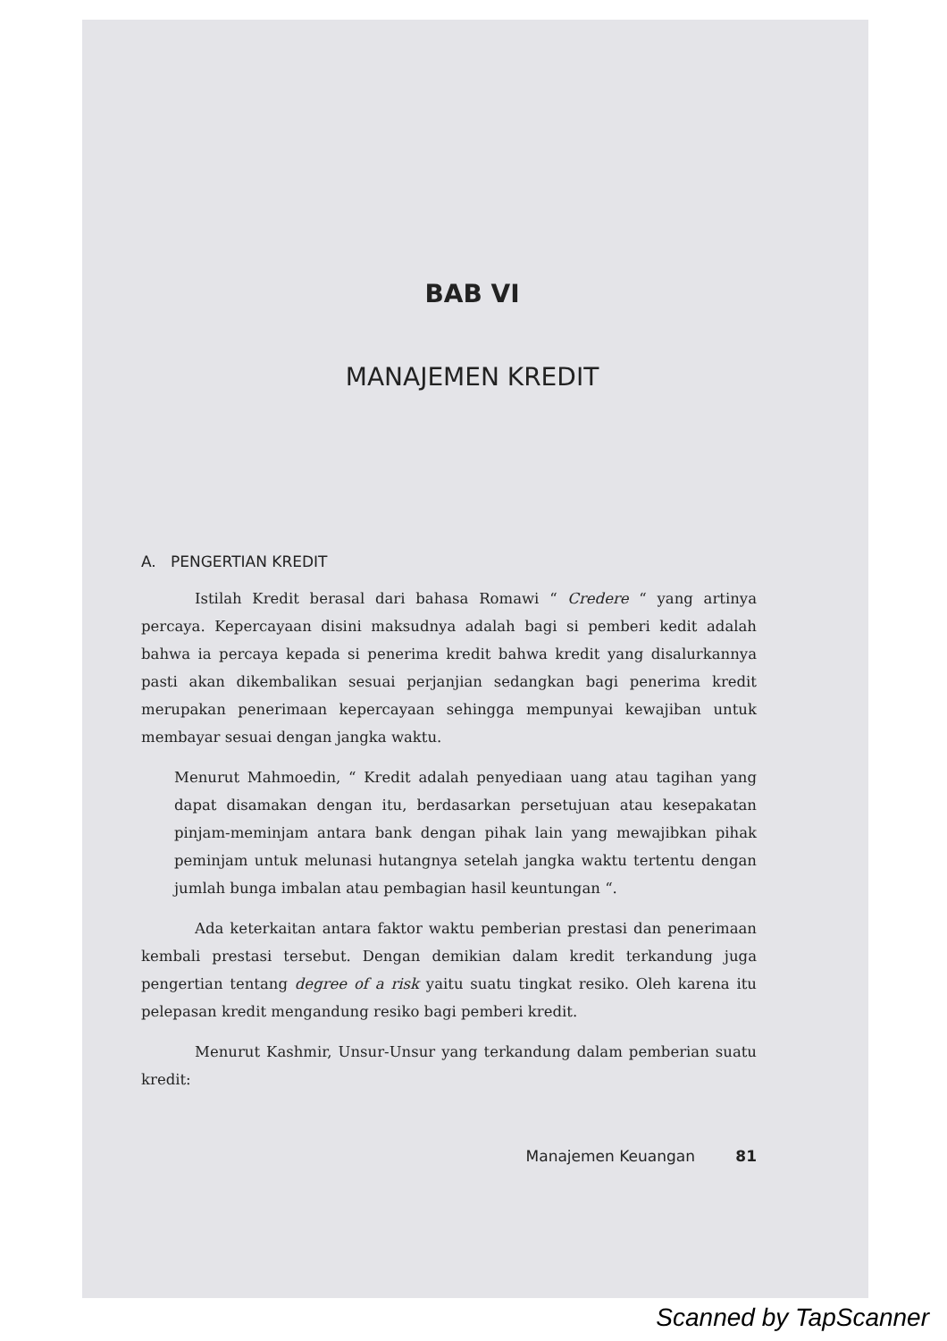BAB VI
MANAJEMEN KREDIT
A. PENGERTIAN KREDIT
Istilah Kredit berasal dari bahasa Romawi “ Credere “ yang artinya percaya. Kepercayaan disini maksudnya adalah bagi si pemberi kedit adalah bahwa ia percaya kepada si penerima kredit bahwa kredit yang disalurkannya pasti akan dikembalikan sesuai perjanjian sedangkan bagi penerima kredit merupakan penerimaan kepercayaan sehingga mempunyai kewajiban untuk membayar sesuai dengan jangka waktu.
Menurut Mahmoedin, “ Kredit adalah penyediaan uang atau tagihan yang dapat disamakan dengan itu, berdasarkan persetujuan atau kesepakatan pinjam-meminjam antara bank dengan pihak lain yang mewajibkan pihak peminjam untuk melunasi hutangnya setelah jangka waktu tertentu dengan jumlah bunga imbalan atau pembagian hasil keuntungan “.
Ada keterkaitan antara faktor waktu pemberian prestasi dan penerimaan kembali prestasi tersebut. Dengan demikian dalam kredit terkandung juga pengertian tentang degree of a risk yaitu suatu tingkat resiko. Oleh karena itu pelepasan kredit mengandung resiko bagi pemberi kredit.
Menurut Kashmir, Unsur-Unsur yang terkandung dalam pemberian suatu kredit:
Manajemen Keuangan 81
Scanned by TapScanner